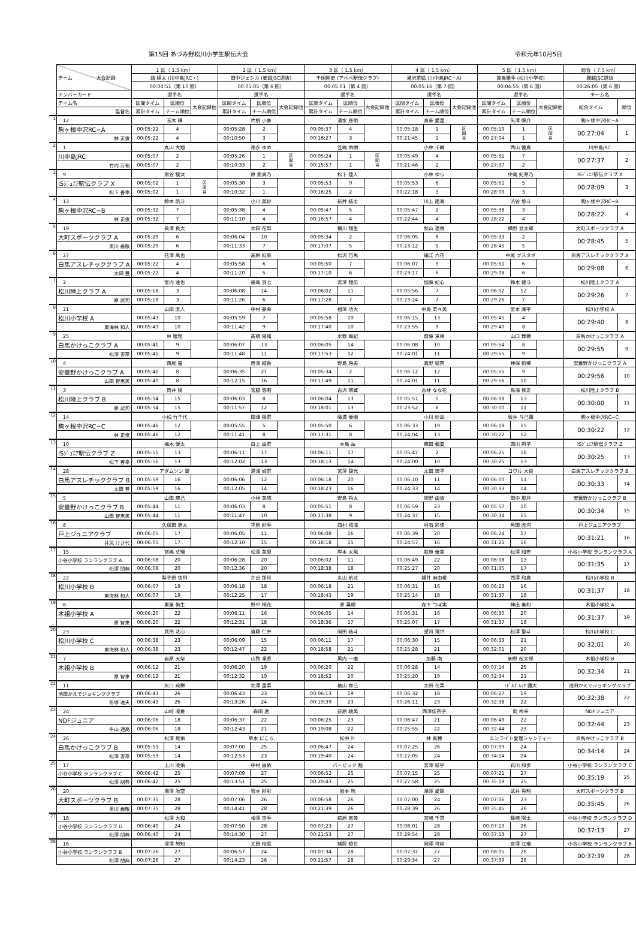第15回 あづみ野松川小学生駅伝大会 令和元年10月5日
| | チーム 大会記録 | 1 区（ 1.5 km） | | | 2 区（ 1.5 km） | | | 3 区（ 1.5 km） | | | 4 区（ 1.5 km） | | | 5 区（ 1.5 km） | | | 総合（ 7.5 km） | |
| | | 越 陽太 (川中島JRC・) | | | 田中ジェシカ (麦越JSC選抜) | | | 千国剛史 (アベベ駅伝クラブ) | | | 滝沢菜絵 (川中島JRC・A) | | | 真島雅季 (松川小学校) | | | 腰越JSC選抜 | |
| | | 00:04:51（第 10 回） | | | 00:05:05（第 6 回） | | | 00:05:01（第 4 回） | | | 00:05:16（第 7 回） | | | 00:04:55（第 6 回） | | | 00:26:05（第 6 回） | |
| | ナンバーカード | 選手名 | | | 選手名 | | | 選手名 | | | 選手名 | | | 選手名 | | | チーム名 | |
| | チーム名 | 区間タイム | 区順位 | 大会記録他 | 区間タイム | 区順位 | 大会記録他 | 区間タイム | 区順位 | 大会記録他 | 区間タイム | 区順位 | 大会記録他 | 区間タイム | 区順位 | 大会記録他 | 総合タイム | 順位 |
| | 監督名 | 累計タイム | チーム順位 | | 累計タイム | チーム順位 | | 累計タイム | チーム順位 | | 累計タイム | チーム順位 | | 累計タイム | チーム順位 | | | |
| 1 | 12 | 玉木 輝 | | | 片桐 小春 | | | 清水 應佑 | | | 真柴 愛里 | | | 矢澤 颯介 | | | 駒ヶ根中沢RC−A | |
| | 駒ヶ根中沢RC−A | 00:05:22 | 4 | | 00:05:28 | 2 | | 00:05:37 | 4 | | 00:05:18 | 1 | 区 間 賞 | 00:05:19 | 1 | 区 間 賞 | 00:27:04 | 1 |
| | 林 正俊 | 00:05:22 | 4 | | 00:10:50 | 3 | | 00:16:27 | 3 | | 00:21:45 | 1 | | 00:27:04 | 1 | | | |
| 2 | 1 | 丸山 大翔 | | | 徳永 ゆめ | | | 笠嶋 佑樹 | | | 小林 千鶴 | | | 西山 優真 | | | 川中島JRC | |
| | 川中島JRC | 00:05:07 | 2 | | 00:05:26 | 1 | 区 間 賞 | 00:05:24 | 1 | 区 間 賞 | 00:05:49 | 4 | | 00:05:51 | 7 | | 00:27:37 | 2 |
| | 竹内 万祐 | 00:05:07 | 2 | | 00:10:33 | 2 | | 00:15:57 | 1 | | 00:21:46 | 2 | | 00:27:37 | 2 | | | |
| 3 | 9 | 熊谷 駿汰 | | | 原 亜真乃 | | | 松下 陸人 | | | 小林 ゆら | | | 中島 妃芽乃 | | | ISｼﾞｭﾆｱ駅伝クラブ X | |
| | ISｼﾞｭﾆｱ駅伝クラブ X | 00:05:02 | 1 | 区 間 賞 | 00:05:30 | 3 | | 00:05:53 | 9 | | 00:05:53 | 6 | | 00:05:51 | 5 | | 00:28:09 | 3 |
| | 松下 善幸 | 00:05:02 | 1 | | 00:10:32 | 1 | | 00:16:25 | 2 | | 00:22:18 | 3 | | 00:28:09 | 3 | | | |
| 4 | 13 | 鈴木 凱斗 | | | 小川 美紗 | | | 新井 結士 | | | 川上 南海 | | | 渋谷 悠斗 | | | 駒ヶ根中沢RC−B | |
| | 駒ヶ根中沢RC−B | 00:05:32 | 7 | | 00:05:38 | 4 | | 00:05:47 | 5 | | 00:05:47 | 2 | | 00:05:38 | 3 | | 00:28:22 | 4 |
| | 林 正俊 | 00:05:32 | 7 | | 00:11:10 | 4 | | 00:16:57 | 4 | | 00:22:44 | 4 | | 00:28:22 | 4 | | | |
| 5 | 19 | 長澤 良太 | | | 太田 花梨 | | | 横川 翔生 | | | 秋山 遥香 | | | 横野 立太郎 | | | 大町スポーツクラブ A | |
| | 大町スポーツクラブ A | 00:05:29 | 6 | | 00:06:04 | 10 | | 00:05:34 | 2 | | 00:06:05 | 8 | | 00:05:33 | 2 | | 00:28:45 | 5 |
| | 黒川 義敬 | 00:05:29 | 6 | | 00:11:33 | 7 | | 00:17:07 | 5 | | 00:23:12 | 5 | | 00:28:45 | 5 | | | |
| 6 | 27 | 花澤 風也 | | | 髙原 紅葉 | | | 松沢 巧馬 | | | 礒江 六花 | | | 中尾 グスタボ | | | 白馬アスレチッククラブ A | |
| | 白馬アスレチッククラブ A | 00:05:22 | 4 | | 00:05:58 | 6 | | 00:05:50 | 7 | | 00:06:07 | 9 | | 00:05:51 | 6 | | 00:29:08 | 6 |
| | 太田 豊 | 00:05:22 | 4 | | 00:11:20 | 5 | | 00:17:10 | 6 | | 00:23:17 | 6 | | 00:29:08 | 6 | | | |
| 7 | 2 | 宮内 達也 | | | 福島 羽七 | | | 宮澤 翔伍 | | | 加藤 妃心 | | | 鈴木 健斗 | | | 松川陸上クラブ A | |
| | 松川陸上クラブ A | 00:05:18 | 3 | | 00:06:08 | 14 | | 00:06:02 | 11 | | 00:05:56 | 7 | | 00:06:02 | 12 | | 00:29:26 | 7 |
| | 原 武司 | 00:05:18 | 3 | | 00:11:26 | 6 | | 00:17:28 | 7 | | 00:23:24 | 7 | | 00:29:26 | 7 | | | |
| 8 | 21 | 山田 直人 | | | 中村 夢希 | | | 栩澤 功大 | | | 中島 菜々美 | | | 宮本 康平 | | | 松川小学校 A | |
| | 松川小学校 A | 00:05:43 | 10 | | 00:05:59 | 7 | | 00:05:58 | 10 | | 00:06:15 | 13 | | 00:05:45 | 4 | | 00:29:40 | 8 |
| | 東海林 和人 | 00:05:43 | 10 | | 00:11:42 | 9 | | 00:17:40 | 10 | | 00:23:55 | 9 | | 00:29:40 | 8 | | | |
| 9 | 25 | 林 暖翔 | | | 髙橋 陽和 | | | 水野 颯紀 | | | 齋藤 京果 | | | 山口 舞穂 | | | 白馬かけっこクラブ A | |
| | 白馬かけっこクラブ A | 00:05:41 | 9 | | 00:06:07 | 13 | | 00:06:05 | 14 | | 00:06:08 | 10 | | 00:05:54 | 8 | | 00:29:55 | 9 |
| | 松澤 杏奈 | 00:05:41 | 9 | | 00:11:48 | 11 | | 00:17:53 | 12 | | 00:24:01 | 11 | | 00:29:55 | 9 | | | |
| 10 | 4 | 西尾 誓 | | | 唐澤 結香 | | | 野島 将夫 | | | 真野 結奈 | | | 神保 帆稀 | | | 安曇野かけっこクラブ A | |
| | 安曇野かけっこクラブ A | 00:05:40 | 8 | | 00:06:35 | 21 | | 00:05:34 | 2 | | 00:06:12 | 12 | | 00:05:55 | 9 | | 00:29:56 | 10 |
| | 山田 智恵美 | 00:05:40 | 8 | | 00:12:15 | 16 | | 00:17:49 | 11 | | 00:24:01 | 11 | | 00:29:56 | 10 | | | |
| 11 | 3 | 筒井 陽 | | | 宮脇 悠莉 | | | 古沢 瑛翼 | | | 古林 なな花 | | | 鳥海 倖正 | | | 松川陸上クラブ B | |
| | 松川陸上クラブ B | 00:05:54 | 15 | | 00:06:03 | 8 | | 00:06:04 | 13 | | 00:05:51 | 5 | | 00:06:08 | 13 | | 00:30:00 | 11 |
| | 原 武司 | 00:05:54 | 15 | | 00:11:57 | 12 | | 00:18:01 | 13 | | 00:23:52 | 8 | | 00:30:00 | 11 | | | |
| 12 | 14 | 小松 竹千代 | | | 田畑 陽菜 | | | 藤満 優樹 | | | 小川 紗凪 | | | 坂井 斗己彌 | | | 駒ヶ根中沢RC−C | |
| | 駒ヶ根中沢RC−C | 00:05:46 | 12 | | 00:05:55 | 5 | | 00:05:50 | 6 | | 00:06:33 | 19 | | 00:06:18 | 15 | | 00:30:22 | 12 |
| | 林 正俊 | 00:05:46 | 12 | | 00:11:41 | 8 | | 00:17:31 | 8 | | 00:24:04 | 13 | | 00:30:22 | 12 | | | |
| 13 | 10 | 梅木 優太 | | | 白上 由菜 | | | 本島 岳 | | | 篠田 楓夏 | | | 西川 莉子 | | | ISｼﾞｭﾆｱ駅伝クラブ Z | |
| | ISｼﾞｭﾆｱ駅伝クラブ Z | 00:05:51 | 13 | | 00:06:11 | 17 | | 00:06:11 | 17 | | 00:05:47 | 2 | | 00:06:25 | 18 | | 00:30:25 | 13 |
| | 松下 善幸 | 00:05:51 | 13 | | 00:12:02 | 13 | | 00:18:13 | 14 | | 00:24:00 | 10 | | 00:30:25 | 13 | | | |
| 14 | 28 | アダムソン 錠 | | | 湯浅 姫菜 | | | 宮澤 諒光 | | | 太田 璃子 | | | コワル 大良 | | | 白馬アスレチッククラブ B | |
| | 白馬アスレチッククラブ B | 00:05:59 | 16 | | 00:06:06 | 12 | | 00:06:18 | 20 | | 00:06:10 | 11 | | 00:06:00 | 11 | | 00:30:33 | 14 |
| | 太田 豊 | 00:05:59 | 16 | | 00:12:05 | 14 | | 00:18:23 | 16 | | 00:24:33 | 14 | | 00:30:33 | 14 | | | |
| 15 | 5 | 山田 瑛己 | | | 小林 美悠 | | | 野島 将太 | | | 関野 由依 | | | 田中 那月 | | | 安曇野かけっこクラブ B | |
| | 安曇野かけっこクラブ B | 00:05:44 | 11 | | 00:06:03 | 8 | | 00:05:51 | 8 | | 00:06:59 | 23 | | 00:05:57 | 10 | | 00:30:34 | 15 |
| | 山田 智恵美 | 00:05:44 | 11 | | 00:11:47 | 10 | | 00:17:38 | 9 | | 00:24:37 | 15 | | 00:30:34 | 15 | | | |
| 16 | 8 | 久保田 恵太 | | | 平原 紗季 | | | 西村 拓海 | | | 村石 彩佳 | | | 角田 虎河 | | | 戸上ジュニアクラブ | |
| | 戸上ジュニアクラブ | 00:06:05 | 17 | | 00:06:05 | 11 | | 00:06:08 | 16 | | 00:06:39 | 20 | | 00:06:24 | 17 | | 00:31:21 | 16 |
| | 井尻 けさ代 | 00:06:05 | 17 | | 00:12:10 | 15 | | 00:18:18 | 15 | | 00:24:57 | 16 | | 00:31:21 | 16 | | | |
| 17 | 15 | 宮嶋 丈瑠 | | | 松澤 美里 | | | 岸本 太陽 | | | 萩原 優美 | | | 松澤 和壱 | | | 小谷小学校 ランランクラブ A | |
| | 小谷小学校 ランランクラブ A | 00:06:08 | 20 | | 00:06:28 | 20 | | 00:06:02 | 11 | | 00:06:49 | 22 | | 00:06:08 | 13 | | 00:31:35 | 17 |
| | 松澤 朋典 | 00:06:08 | 20 | | 00:12:36 | 20 | | 00:18:38 | 18 | | 00:25:27 | 20 | | 00:31:35 | 17 | | | |
| 18 | 22 | 梨子田 快飛 | | | 井出 那月 | | | 丸山 航汰 | | | 樋井 麻由椛 | | | 西澤 和真 | | | 松川小学校 B | |
| | 松川小学校 B | 00:06:07 | 19 | | 00:06:18 | 18 | | 00:06:18 | 21 | | 00:06:31 | 16 | | 00:06:23 | 16 | | 00:31:37 | 18 |
| | 東海林 和人 | 00:06:07 | 19 | | 00:12:25 | 17 | | 00:18:43 | 19 | | 00:25:14 | 18 | | 00:31:37 | 18 | | | |
| 19 | 6 | 栗屋 侑生 | | | 野中 桐花 | | | 原 昊椰 | | | 森下 つぼ実 | | | 神出 奏和 | | | 木祖小学校 A | |
| | 木祖小学校 A | 00:06:20 | 22 | | 00:06:11 | 16 | | 00:06:05 | 14 | | 00:06:31 | 16 | | 00:06:30 | 20 | | 00:31:37 | 19 |
| | 原 智恵 | 00:06:20 | 22 | | 00:12:31 | 18 | | 00:18:36 | 17 | | 00:25:07 | 17 | | 00:31:37 | 18 | | | |
| 20 | 23 | 武田 汰心 | | | 遠藤 仁奈 | | | 岡田 結斗 | | | 望月 清世 | | | 松澤 聖斗 | | | 松川小学校 C | |
| | 松川小学校 C | 00:06:38 | 23 | | 00:06:09 | 15 | | 00:06:11 | 17 | | 00:06:30 | 15 | | 00:06:33 | 21 | | 00:32:01 | 20 |
| | 東海林 和人 | 00:06:38 | 23 | | 00:12:47 | 22 | | 00:18:58 | 21 | | 00:25:28 | 21 | | 00:32:01 | 20 | | | |
| 21 | 7 | 岩原 天架 | | | 山路 凜香 | | | 黒内 一磨 | | | 加藤 南 | | | 細野 桜太郎 | | | 木祖小学校 B | |
| | 木祖小学校 B | 00:06:12 | 21 | | 00:06:20 | 19 | | 00:06:20 | 22 | | 00:06:28 | 14 | | 00:07:14 | 25 | | 00:32:34 | 21 |
| | 原 智恵 | 00:06:12 | 21 | | 00:12:32 | 19 | | 00:18:52 | 20 | | 00:25:20 | 19 | | 00:32:34 | 21 | | | |
| 22 | 11 | 矢口 琉稀 | | | 北澤 里菜 | | | 袖山 育己 | | | 太田 花菜 | | | ﾐﾄﾞﾙﾌﾞﾙｯｸ 禮太 | | | 池田かえでジョギングクラブ | |
| | 池田かえでジョギングクラブ | 00:06:43 | 26 | | 00:06:43 | 23 | | 00:06:13 | 19 | | 00:06:32 | 18 | | 00:06:27 | 19 | | 00:32:38 | 22 |
| | 名塚 達夫 | 00:06:43 | 26 | | 00:13:26 | 24 | | 00:19:39 | 23 | | 00:26:11 | 23 | | 00:32:38 | 22 | | | |
| 23 | 24 | 山﨑 凜奏 | | | 森田 遼 | | | 荻原 綾美 | | | 西澤佳奈子 | | | 関 柊来 | | | NDFジュニア | |
| | NDFジュニア | 00:06:06 | 18 | | 00:06:37 | 22 | | 00:06:25 | 23 | | 00:06:47 | 21 | | 00:06:49 | 22 | | 00:32:44 | 23 |
| | 牛山 通高 | 00:06:06 | 18 | | 00:12:43 | 21 | | 00:19:08 | 22 | | 00:25:55 | 22 | | 00:32:44 | 23 | | | |
| 24 | 26 | 松澤 晃佑 | | | 草本 にこら | | | 松中 叶 | | | 林 真穂 | | | エンライト愛理シャンティー | | | 白馬かけっこクラブ B | |
| | 白馬かけっこクラブ B | 00:05:53 | 14 | | 00:07:00 | 25 | | 00:06:47 | 24 | | 00:07:25 | 26 | | 00:07:09 | 24 | | 00:34:14 | 24 |
| | 松澤 杏奈 | 00:05:53 | 14 | | 00:12:53 | 23 | | 00:19:40 | 24 | | 00:27:05 | 24 | | 00:34:14 | 24 | | | |
| 25 | 17 | 上川 凌佑 | | | 中村 由依 | | | バービック 魁 | | | 宮澤 結宇 | | | 石川 和歩 | | | 小谷小学校 ランランクラブ C | |
| | 小谷小学校 ランランクラブ C | 00:06:42 | 25 | | 00:07:09 | 27 | | 00:06:52 | 25 | | 00:07:15 | 25 | | 00:07:21 | 27 | | 00:35:19 | 25 |
| | 松澤 朋典 | 00:06:42 | 25 | | 00:13:51 | 25 | | 00:20:43 | 25 | | 00:27:58 | 25 | | 00:35:19 | 25 | | | |
| 26 | 20 | 滝澤 治空 | | | 岩本 紗彩 | | | 岩本 晄 | | | 滝澤 愛鈴 | | | 武井 将翔 | | | 大町スポーツクラブ B | |
| | 大町スポーツクラブ B | 00:07:35 | 28 | | 00:07:06 | 26 | | 00:06:58 | 26 | | 00:07:00 | 24 | | 00:07:06 | 23 | | 00:35:45 | 26 |
| | 黒川 義敬 | 00:07:35 | 28 | | 00:14:41 | 28 | | 00:21:39 | 26 | | 00:28:39 | 26 | | 00:35:45 | 26 | | | |
| 27 | 18 | 松澤 大和 | | | 相澤 杏季 | | | 萩原 恵美 | | | 宮嶋 千菜 | | | 藤崎 陽士 | | | 小谷小学校 ランランクラブ D | |
| | 小谷小学校 ランランクラブ D | 00:06:40 | 24 | | 00:07:50 | 28 | | 00:07:23 | 27 | | 00:08:01 | 28 | | 00:07:19 | 26 | | 00:37:13 | 27 |
| | 松澤 朋典 | 00:06:40 | 24 | | 00:14:30 | 27 | | 00:21:53 | 27 | | 00:29:54 | 28 | | 00:37:13 | 27 | | | |
| 28 | 16 | 深澤 想知 | | | 太田 柚葉 | | | 猪股 稜世 | | | 岡澤 可純 | | | 宮澤 江瑠 | | | 小谷小学校 ランランクラブ B | |
| | 小谷小学校 ランランクラブ B | 00:07:26 | 27 | | 00:06:57 | 24 | | 00:07:34 | 28 | | 00:07:37 | 27 | | 00:08:05 | 28 | | 00:37:39 | 28 |
| | 松澤 朋典 | 00:07:26 | 27 | | 00:14:23 | 26 | | 00:21:57 | 28 | | 00:29:34 | 27 | | 00:37:39 | 28 | | | |